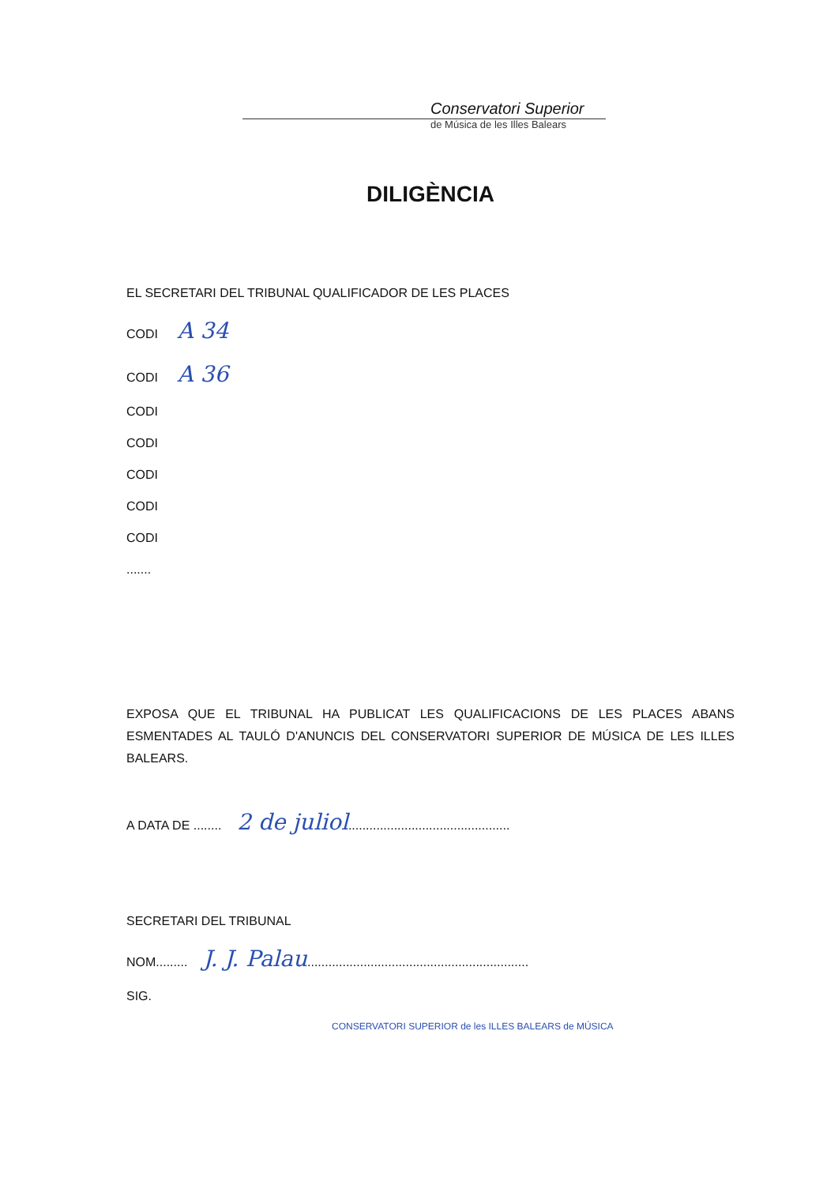Conservatori Superior
de Música de les Illes Balears
DILIGÈNCIA
EL SECRETARI DEL TRIBUNAL QUALIFICADOR DE LES PLACES
CODI A 34
CODI A 36
CODI
CODI
CODI
CODI
CODI
.......
EXPOSA QUE EL TRIBUNAL HA PUBLICAT LES QUALIFICACIONS DE LES PLACES ABANS ESMENTADES AL TAULÓ D'ANUNCIS DEL CONSERVATORI SUPERIOR DE MÚSICA DE LES ILLES BALEARS.
A DATA DE ........ 2 de juliol..............................................
SECRETARI DEL TRIBUNAL
NOM......... J. J. Palau...............................................................
SIG.
CONSERVATORI SUPERIOR de les ILLES BALEARS de MÚSICA